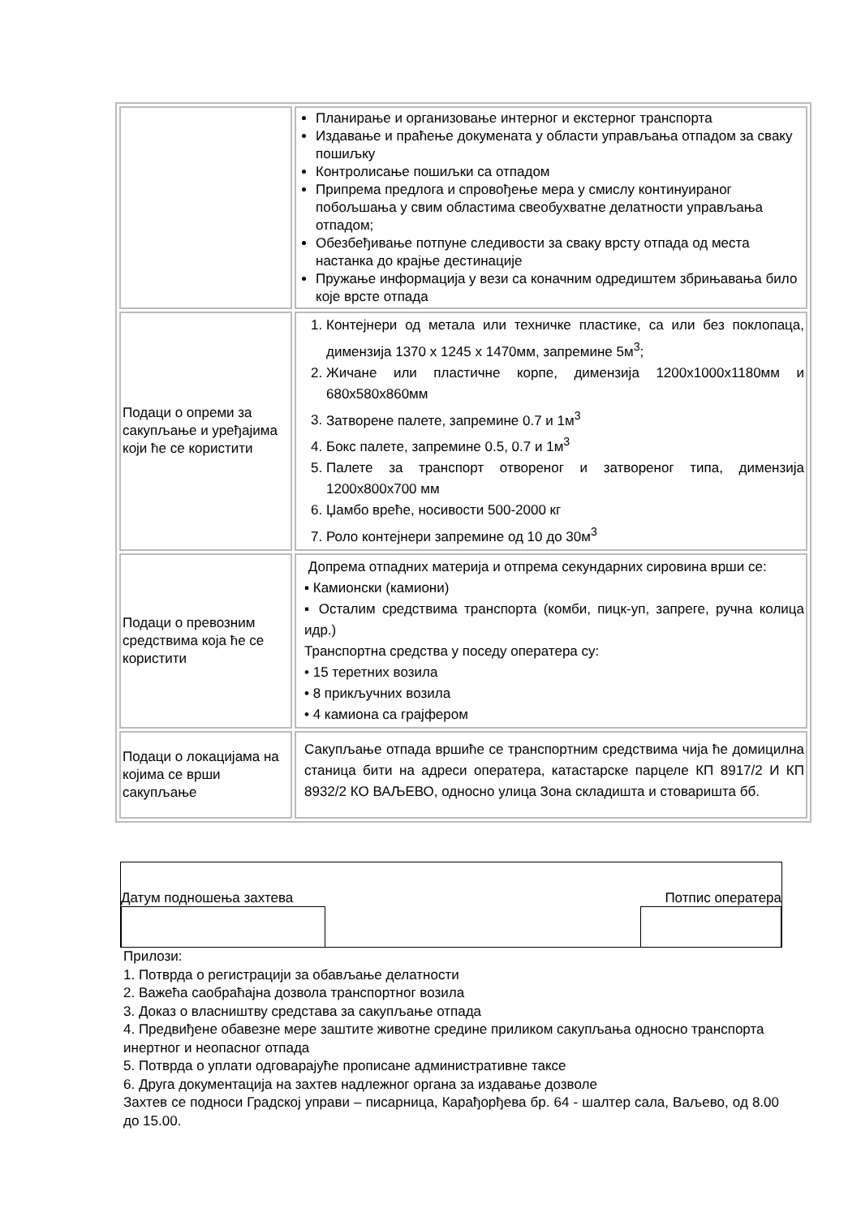| | Планирање и организовање интерног и екстерног транспорта Издавање и праћење докумената у области управљања отпадом за сваку пошиљку Контролисање пошиљки са отпадом Припрема предлога и спровођење мера у смислу континуираног побољшања у свим областима свеобухватне делатности управљања отпадом; Обезбеђивање потпуне следивости за сваку врсту отпада од места настанка до крајње дестинације Пружање информација у вези са коначним одредиштем збрињавања било које врсте отпада |
| Подаци о опреми за сакупљање и уређајима који ће се користити | 1. Контејнери од метала или техничке пластике, са или без поклопаца, димензија 1370 x 1245 x 1470мм, запремине 5м<sup>3</sup>; 2. Жичане или пластичне корпе, димензија 1200x1000x1180мм и 680x580x860мм 3. Затворене палете, запремине 0.7 и 1м<sup>3</sup> 4. Бокс палете, запремине 0.5, 0.7 и 1м<sup>3</sup> 5. Палете за транспорт отвореног и затвореног типа, димензија 1200x800x700 мм 6. Џамбо вреће, носивости 500-2000 кг 7. Роло контејнери запремине од 10 до 30м<sup>3</sup> |
| Подаци о превозним средствима која ће се користити | Допрема отпадних материја и отпрема секундарних сировина врши се: ▪ Камионски (камиони) ▪ Осталим средствима транспорта (комби, пицк-уп, запреге, ручна колица идр.) Транспортна средства у поседу оператера су: • 15 теретних возила • 8 прикључних возила • 4 камиона са грајфером |
| Подаци о локацијама на којима се врши сакупљање | Сакупљање отпада вршиће се транспортним средствима чија ће домицилна станица бити на адреси оператера, катастарске парцеле КП 8917/2 И КП 8932/2 КО ВАЉЕВО, односно улица Зона складишта и стоваришта бб. |
Датум подношења захтева Потпис оператера
Прилози:
1. Потврда о регистрацији за обављање делатности
2. Важећа саобраћајна дозвола транспортног возила
3. Доказ о власништву средстава за сакупљање отпада
4. Предвиђене обавезне мере заштите животне средине приликом сакупљања односно транспорта инертног и неопасног отпада
5. Потврда о уплати одговарајуће прописане административне таксе
6. Друга документација на захтев надлежног органа за издавање дозволе
Захтев се подноси Градској управи – писарница, Карађорђева бр. 64 - шалтер сала, Ваљево, од 8.00 до 15.00.